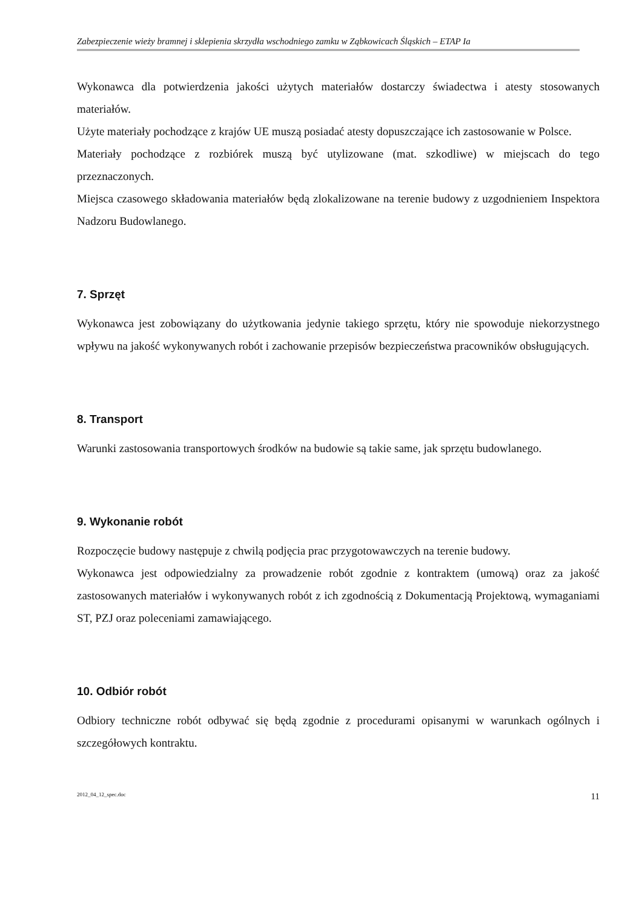Zabezpieczenie wieży bramnej i sklepienia skrzydła wschodniego zamku w Ząbkowicach Śląskich – ETAP Ia
Wykonawca dla potwierdzenia jakości użytych materiałów dostarczy świadectwa i atesty stosowanych materiałów.
Użyte materiały pochodzące z krajów UE muszą posiadać atesty dopuszczające ich zastosowanie w Polsce.
Materiały pochodzące z rozbiórek muszą być utylizowane (mat. szkodliwe) w miejscach do tego przeznaczonych.
Miejsca czasowego składowania materiałów będą zlokalizowane na terenie budowy z uzgodnieniem Inspektora Nadzoru Budowlanego.
7. Sprzęt
Wykonawca jest zobowiązany do użytkowania jedynie takiego sprzętu, który nie spowoduje niekorzystnego wpływu na jakość wykonywanych robót i zachowanie przepisów bezpieczeństwa pracowników obsługujących.
8. Transport
Warunki zastosowania transportowych środków na budowie są takie same, jak sprzętu budowlanego.
9. Wykonanie robót
Rozpoczęcie budowy następuje z chwilą podjęcia prac przygotowawczych na terenie budowy.
Wykonawca jest odpowiedzialny za prowadzenie robót zgodnie z kontraktem (umową) oraz za jakość zastosowanych materiałów i wykonywanych robót z ich zgodnością z Dokumentacją Projektową, wymaganiami ST, PZJ oraz poleceniami zamawiającego.
10. Odbiór robót
Odbiory techniczne robót odbywać się będą zgodnie z procedurami opisanymi w warunkach ogólnych i szczegółowych kontraktu.
2012_04_12_spec.doc 11